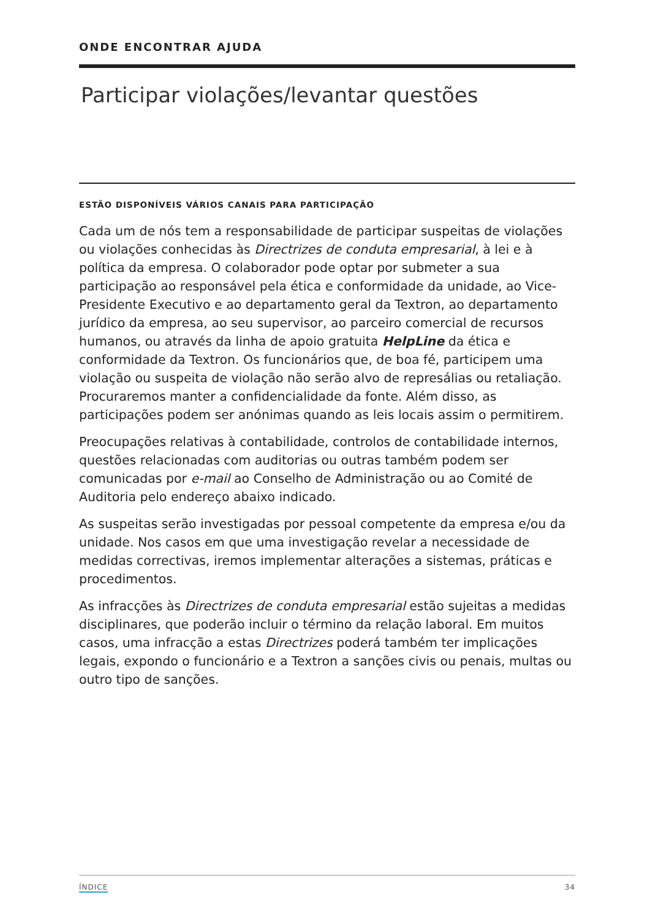ONDE ENCONTRAR AJUDA
Participar violações/levantar questões
ESTÃO DISPONÍVEIS VÁRIOS CANAIS PARA PARTICIPAÇÃO
Cada um de nós tem a responsabilidade de participar suspeitas de violações ou violações conhecidas às Directrizes de conduta empresarial, à lei e à política da empresa. O colaborador pode optar por submeter a sua participação ao responsável pela ética e conformidade da unidade, ao Vice-Presidente Executivo e ao departamento geral da Textron, ao departamento jurídico da empresa, ao seu supervisor, ao parceiro comercial de recursos humanos, ou através da linha de apoio gratuita HelpLine da ética e conformidade da Textron. Os funcionários que, de boa fé, participem uma violação ou suspeita de violação não serão alvo de represálias ou retaliação. Procuraremos manter a confidencialidade da fonte. Além disso, as participações podem ser anónimas quando as leis locais assim o permitirem.
Preocupações relativas à contabilidade, controlos de contabilidade internos, questões relacionadas com auditorias ou outras também podem ser comunicadas por e-mail ao Conselho de Administração ou ao Comité de Auditoria pelo endereço abaixo indicado.
As suspeitas serão investigadas por pessoal competente da empresa e/ou da unidade. Nos casos em que uma investigação revelar a necessidade de medidas correctivas, iremos implementar alterações a sistemas, práticas e procedimentos.
As infracções às Directrizes de conduta empresarial estão sujeitas a medidas disciplinares, que poderão incluir o término da relação laboral. Em muitos casos, uma infracção a estas Directrizes poderá também ter implicações legais, expondo o funcionário e a Textron a sanções civis ou penais, multas ou outro tipo de sanções.
ÍNDICE 34